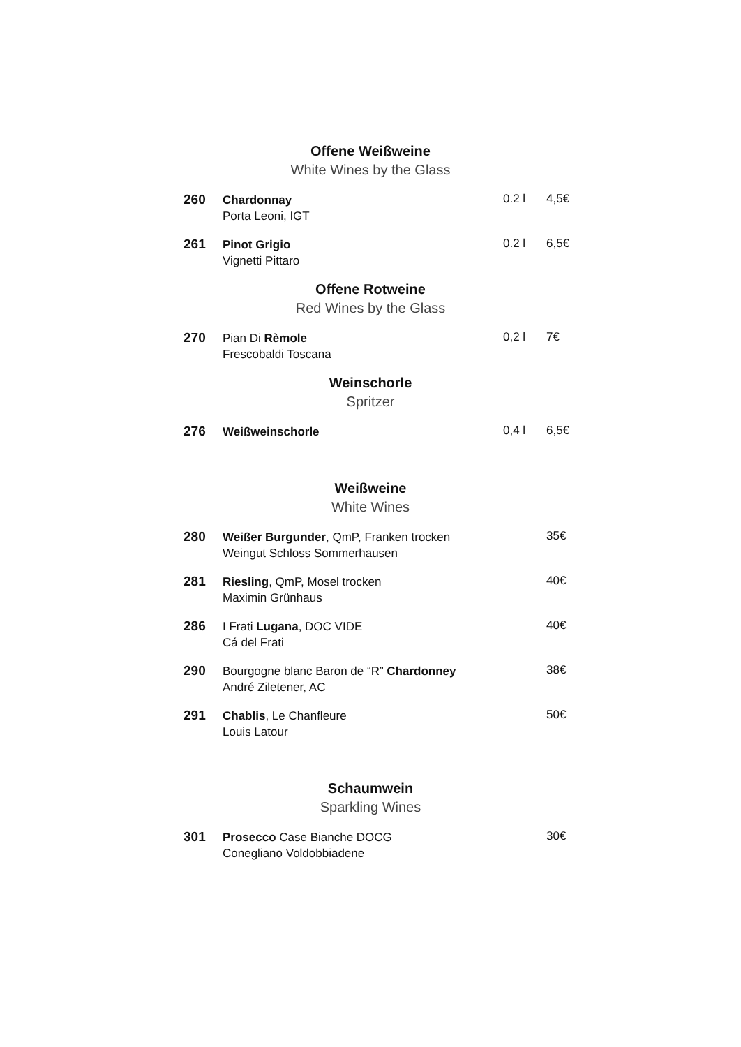Offene Weißweine
White Wines by the Glass
260
Chardonnay
Porta Leoni, IGT
0.2 l 4,5€
261
Pinot Grigio
Vignetti Pittaro
0.2 l 6,5€
Offene Rotweine
Red Wines by the Glass
270
Pian Di Rèmole
Frescobaldi Toscana
0,2 l 7€
Weinschorle
Spritzer
276
Weißweinschorle
0,4 l 6,5€
Weißweine
White Wines
280
Weißer Burgunder, QmP, Franken trocken
Weingut Schloss Sommerhausen
35€
281
Riesling, QmP, Mosel trocken
Maximin Grünhaus
40€
286
I Frati Lugana, DOC VIDE
Cá del Frati
40€
290
Bourgogne blanc Baron de “R” Chardonney
André Ziletener, AC
38€
291
Chablis, Le Chanfleure
Louis Latour
50€
Schaumwein
Sparkling Wines
301
Prosecco Case Bianche DOCG
Conegliano Voldobbiadene
30€